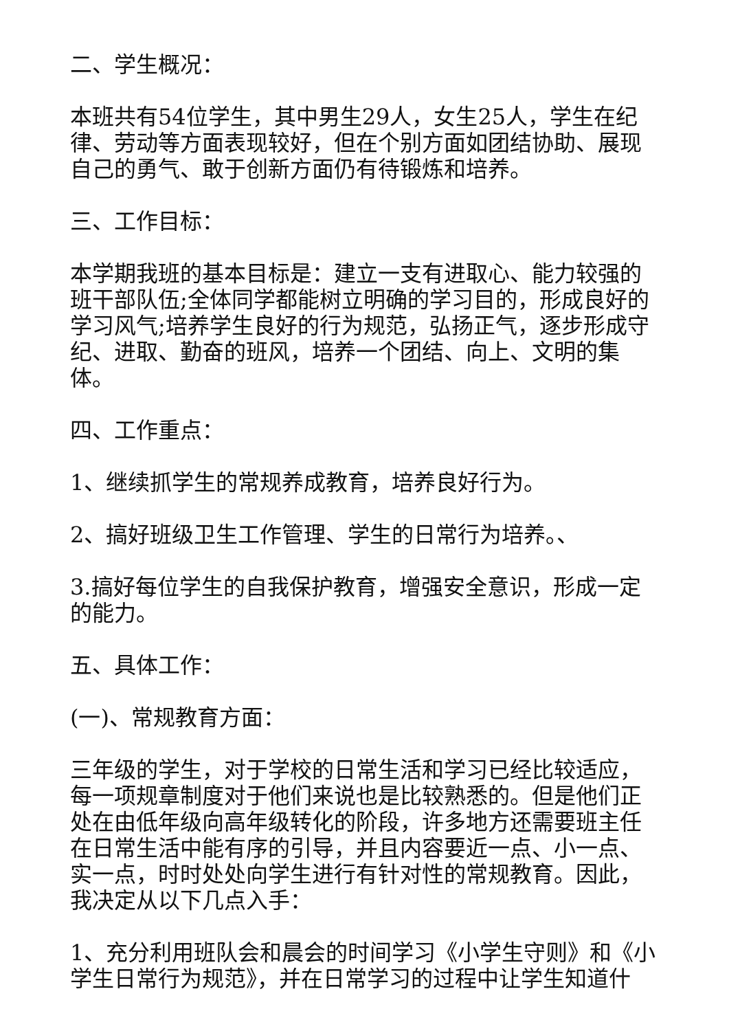二、学生概况：
本班共有54位学生，其中男生29人，女生25人，学生在纪律、劳动等方面表现较好，但在个别方面如团结协助、展现自己的勇气、敢于创新方面仍有待锻炼和培养。
三、工作目标：
本学期我班的基本目标是：建立一支有进取心、能力较强的班干部队伍;全体同学都能树立明确的学习目的，形成良好的学习风气;培养学生良好的行为规范，弘扬正气，逐步形成守纪、进取、勤奋的班风，培养一个团结、向上、文明的集体。
四、工作重点：
1、继续抓学生的常规养成教育，培养良好行为。
2、搞好班级卫生工作管理、学生的日常行为培养。、
3.搞好每位学生的自我保护教育，增强安全意识，形成一定的能力。
五、具体工作：
(一)、常规教育方面：
三年级的学生，对于学校的日常生活和学习已经比较适应，每一项规章制度对于他们来说也是比较熟悉的。但是他们正处在由低年级向高年级转化的阶段，许多地方还需要班主任在日常生活中能有序的引导，并且内容要近一点、小一点、实一点，时时处处向学生进行有针对性的常规教育。因此，我决定从以下几点入手：
1、充分利用班队会和晨会的时间学习《小学生守则》和《小学生日常行为规范》，并在日常学习的过程中让学生知道什